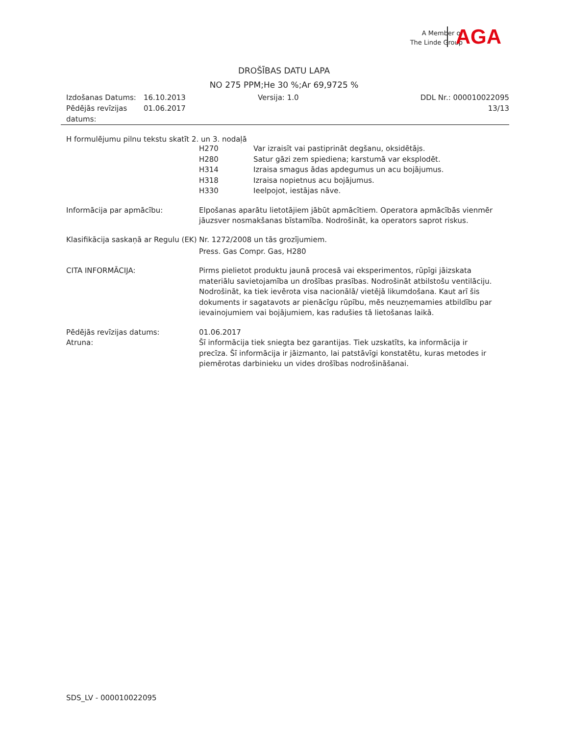A Member of
The Linde Group
AGA
DROŠĪBAS DATU LAPA
NO 275 PPM;He 30 %;Ar 69,9725 %
Izdošanas Datums: 16.10.2013 Versija: 1.0 DDL Nr.: 000010022095
Pēdējās revīzijas datums: 01.06.2017 13/13
H formulējumu pilnu tekstu skatīt 2. un 3. nodaļā
H270 Var izraisīt vai pastiprināt degšanu, oksidētājs.
H280 Satur gāzi zem spiediena; karstumā var eksplodēt.
H314 Izraisa smagus ādas apdegumus un acu bojājumus.
H318 Izraisa nopietnus acu bojājumus.
H330 Ieelpojot, iestājas nāve.
Informācija par apmācību: Elpošanas aparātu lietotājiem jābūt apmācītiem. Operatora apmācībās vienmēr jāuzsver nosmakšanas bīstamība. Nodrošināt, ka operators saprot riskus.
Klasifikācija saskaņā ar Regulu (EK) Nr. 1272/2008 un tās grozījumiem.
Press. Gas Compr. Gas, H280
CITA INFORMĀCIJA: Pirms pielietot produktu jaunā procesā vai eksperimentos, rūpīgi jāizskata materiālu savietojamība un drošības prasības. Nodrošināt atbilstošu ventilāciju. Nodrošināt, ka tiek ievērota visa nacionālā/ vietējā likumdošana. Kaut arī šis dokuments ir sagatavots ar pienācīgu rūpību, mēs neuzņemamies atbildību par ievainojumiem vai bojājumiem, kas radušies tā lietošanas laikā.
Pēdējās revīzijas datums: 01.06.2017
Atruna: Šī informācija tiek sniegta bez garantijas. Tiek uzskatīts, ka informācija ir precīza. Šī informācija ir jāizmanto, lai patstāvīgi konstatētu, kuras metodes ir piemērotas darbinieku un vides drošības nodrošināšanai.
SDS_LV - 000010022095